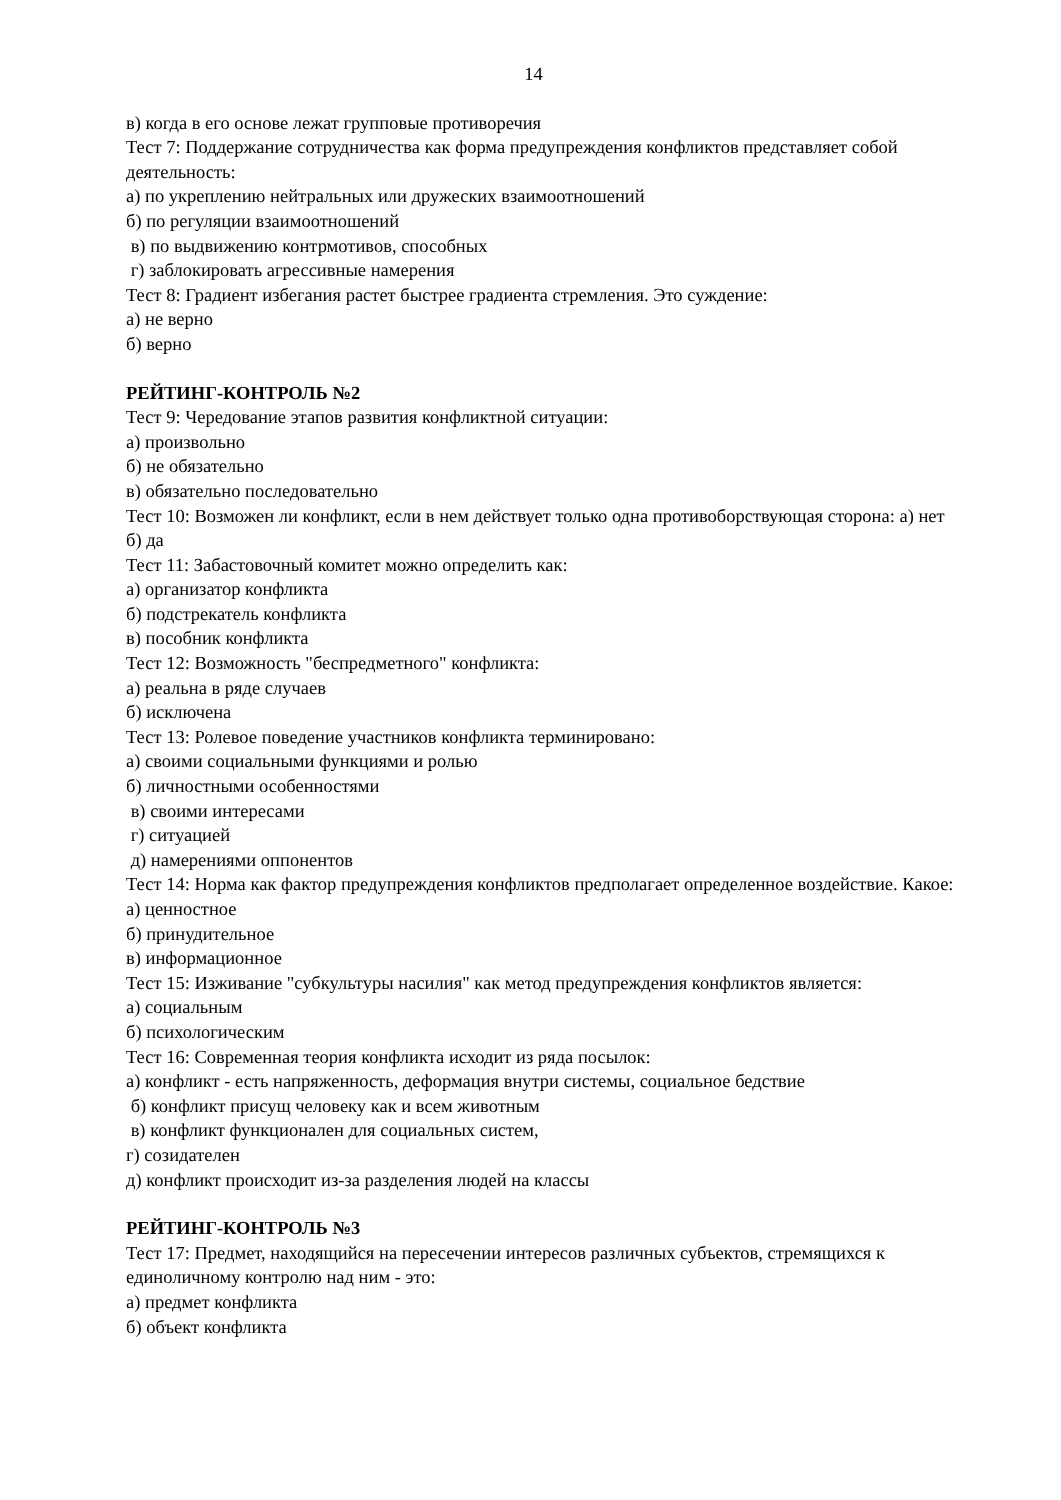14
в) когда в его основе лежат групповые противоречия
Тест 7: Поддержание сотрудничества как форма предупреждения конфликтов представляет собой деятельность:
а) по укреплению нейтральных или дружеских взаимоотношений
б) по регуляции взаимоотношений
в) по выдвижению контрмотивов, способных
г) заблокировать агрессивные намерения
Тест 8: Градиент избегания растет быстрее градиента стремления. Это суждение:
а) не верно
б) верно
РЕЙТИНГ-КОНТРОЛЬ №2
Тест 9: Чередование этапов развития конфликтной ситуации:
а) произвольно
б) не обязательно
в) обязательно последовательно
Тест 10: Возможен ли конфликт, если в нем действует только одна противоборствующая сторона: а) нет
б) да
Тест 11: Забастовочный комитет можно определить как:
а) организатор конфликта
б) подстрекатель конфликта
в) пособник конфликта
Тест 12: Возможность "беспредметного" конфликта:
а) реальна в ряде случаев
б) исключена
Тест 13: Ролевое поведение участников конфликта терминировано:
а) своими социальными функциями и ролью
б) личностными особенностями
в) своими интересами
г) ситуацией
д) намерениями оппонентов
Тест 14: Норма как фактор предупреждения конфликтов предполагает определенное воздействие. Какое:
а) ценностное
б) принудительное
в) информационное
Тест 15: Изживание "субкультуры насилия" как метод предупреждения конфликтов является:
а) социальным
б) психологическим
Тест 16: Современная теория конфликта исходит из ряда посылок:
а) конфликт - есть напряженность, деформация внутри системы, социальное бедствие
б) конфликт присущ человеку как и всем животным
в) конфликт функционален для социальных систем,
г) созидателен
д) конфликт происходит из-за разделения людей на классы
РЕЙТИНГ-КОНТРОЛЬ №3
Тест 17: Предмет, находящийся на пересечении интересов различных субъектов, стремящихся к единоличному контролю над ним - это:
а) предмет конфликта
б) объект конфликта